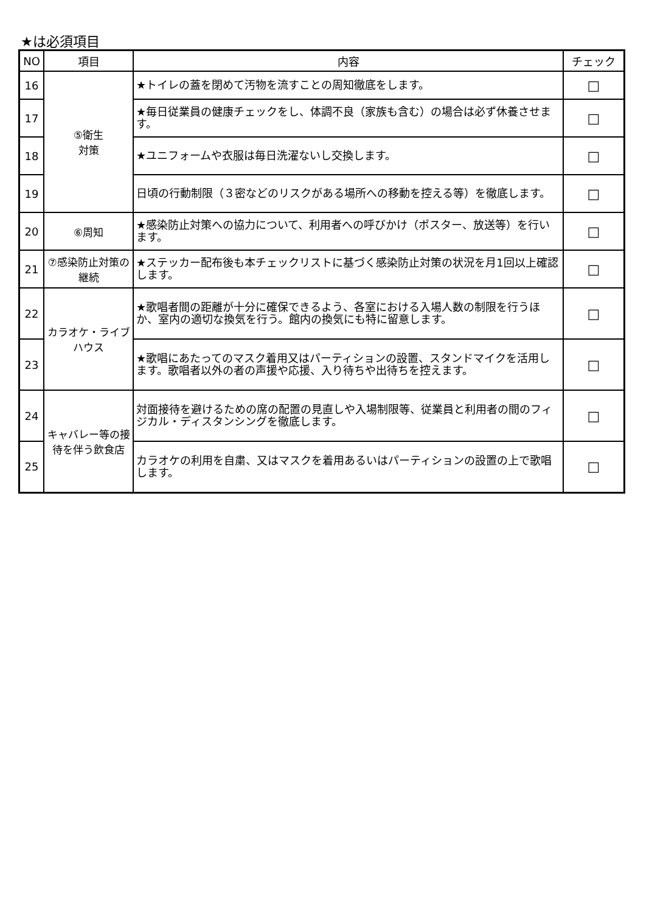★は必須項目
| NO | 項目 | 内容 | チェック |
| --- | --- | --- | --- |
| 16 | ⑤衛生 対策 | ★トイレの蓋を閉めて汚物を流すことの周知徹底をします。 | □ |
| 17 | | ★毎日従業員の健康チェックをし、体調不良（家族も含む）の場合は必ず休養させます。 | □ |
| 18 | | ★ユニフォームや衣服は毎日洗濯ないし交換します。 | □ |
| 19 | | 日頃の行動制限（３密などのリスクがある場所への移動を控える等）を徹底します。 | □ |
| 20 | ⑥周知 | ★感染防止対策への協力について、利用者への呼びかけ（ポスター、放送等）を行います。 | □ |
| 21 | ⑦感染防止対策の継続 | ★ステッカー配布後も本チェックリストに基づく感染防止対策の状況を月1回以上確認します。 | □ |
| 22 | カラオケ・ライブハウス | ★歌唱者間の距離が十分に確保できるよう、各室における入場人数の制限を行うほか、室内の適切な換気を行う。館内の換気にも特に留意します。 | □ |
| 23 | | ★歌唱にあたってのマスク着用又はパーティションの設置、スタンドマイクを活用します。歌唱者以外の者の声援や応援、入り待ちや出待ちを控えます。 | □ |
| 24 | キャバレー等の接待を伴う飲食店 | 対面接待を避けるための席の配置の見直しや入場制限等、従業員と利用者の間のフィジカル・ディスタンシングを徹底します。 | □ |
| 25 | | カラオケの利用を自粛、又はマスクを着用あるいはパーティションの設置の上で歌唱します。 | □ |